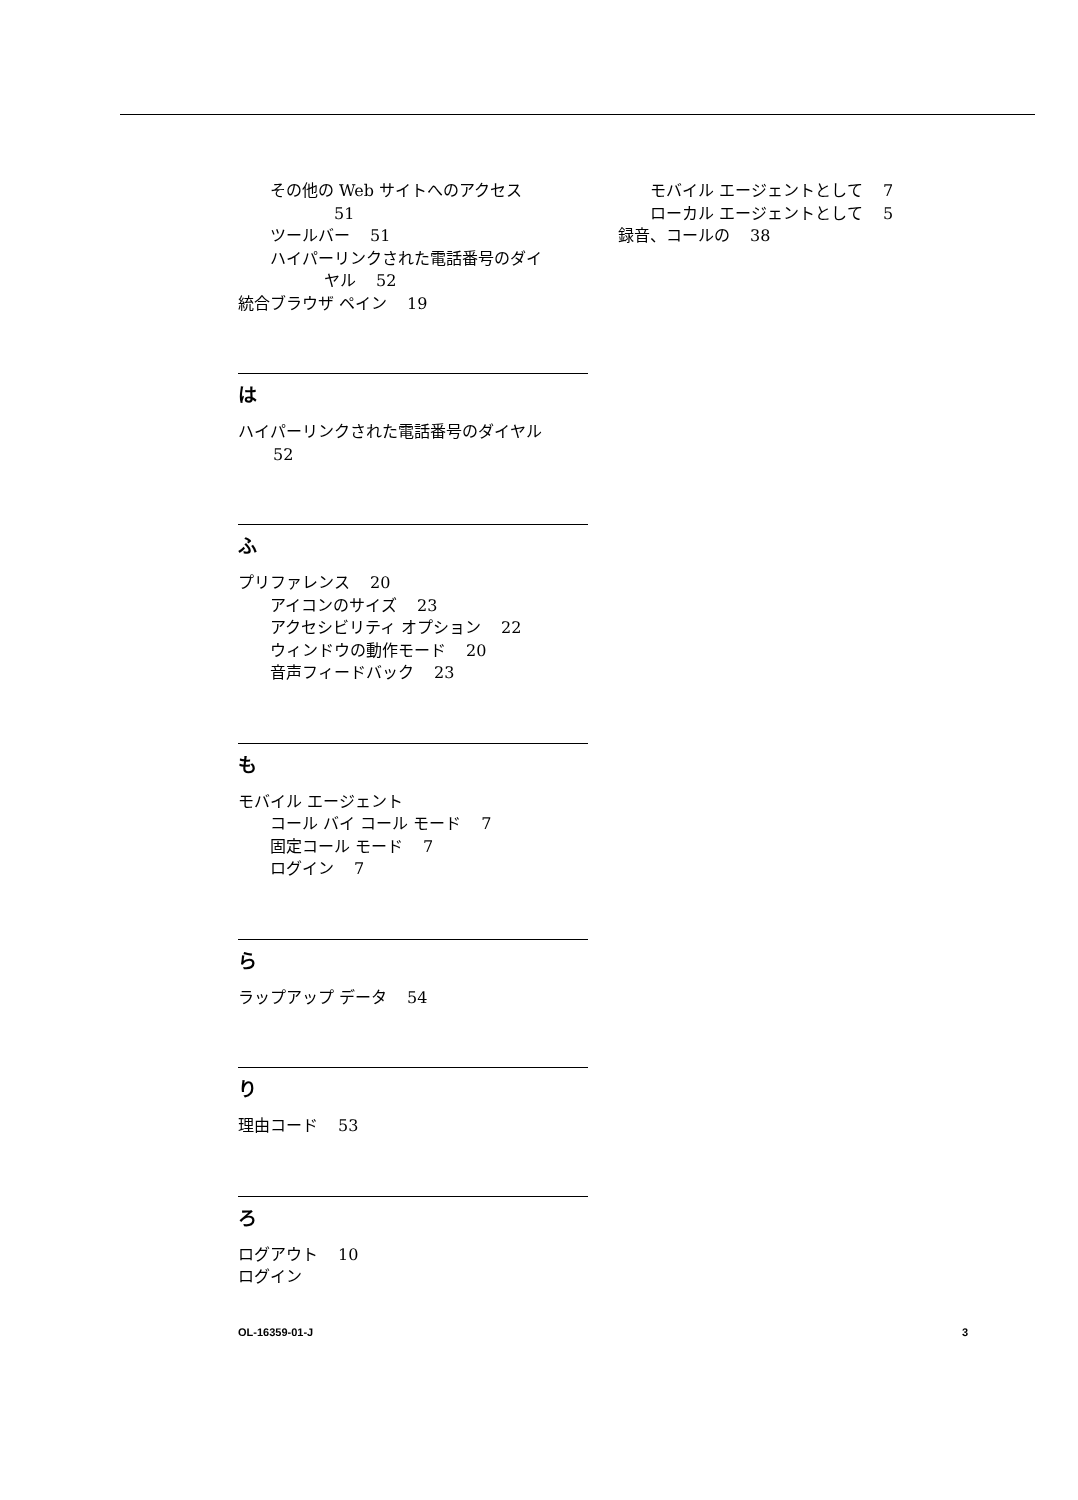その他の Web サイトへのアクセス
51
ツールバー 51
ハイパーリンクされた電話番号のダイ
ヤル 52
統合ブラウザ ペイン 19
は
ハイパーリンクされた電話番号のダイヤル
52
ふ
プリファレンス 20
アイコンのサイズ 23
アクセシビリティ オプション 22
ウィンドウの動作モード 20
音声フィードバック 23
も
モバイル エージェント
コール バイ コール モード 7
固定コール モード 7
ログイン 7
ら
ラップアップ データ 54
り
理由コード 53
ろ
ログアウト 10
ログイン
モバイル エージェントとして 7
ローカル エージェントとして 5
録音、コールの 38
OL-16359-01-J 3